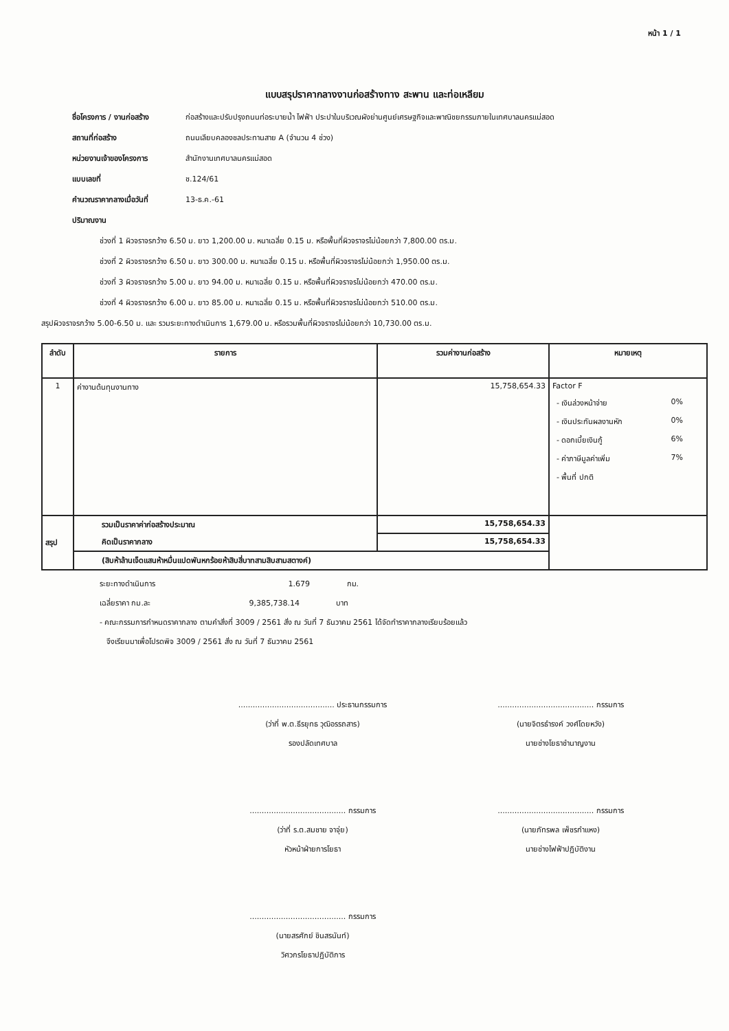หน้า 1 / 1
แบบสรุปราคากลางงานก่อสร้างทาง สะพาน และท่อเหลียม
ชื่อโครงการ / งานก่อสร้าง ก่อสร้างและปรับปรุงถนนท่อระบายน้ำ ไฟฟ้า ประปาในบริเวณผังย่านศูนย์เศรษฐกิจและพาณิชยกรรมภายในเทศบาลนครแม่สอด
สถานที่ก่อสร้าง ถนนเลียบคลองชลประทานสาย A (จำนวน 4 ช่วง)
หน่วยงานเจ้าของโครงการ สำนักงานเทศบาลนครแม่สอด
แบบเลขที่ ช.124/61
คำนวณราคากลางเมื่อวันที่ 13-ธ.ค.-61
ปริมาณงาน
ช่วงที่ 1 ผิวจราจรกว้าง 6.50 ม. ยาว 1,200.00 ม. หนาเฉลี่ย 0.15 ม. หรือพื้นที่ผิวจราจรไม่น้อยกว่า 7,800.00 ตร.ม.
ช่วงที่ 2 ผิวจราจรกว้าง 6.50 ม. ยาว 300.00 ม. หนาเฉลี่ย 0.15 ม. หรือพื้นที่ผิวจราจรไม่น้อยกว่า 1,950.00 ตร.ม.
ช่วงที่ 3 ผิวจราจรกว้าง 5.00 ม. ยาว 94.00 ม. หนาเฉลี่ย 0.15 ม. หรือพื้นที่ผิวจราจรไม่น้อยกว่า 470.00 ตร.ม.
ช่วงที่ 4 ผิวจราจรกว้าง 6.00 ม. ยาว 85.00 ม. หนาเฉลี่ย 0.15 ม. หรือพื้นที่ผิวจราจรไม่น้อยกว่า 510.00 ตร.ม.
สรุปผิวจราจรกว้าง 5.00-6.50 ม. และ รวมระยะทางดำเนินการ 1,679.00 ม. หรือรวมพื้นที่ผิวจราจรไม่น้อยกว่า 10,730.00 ตร.ม.
| ลำดับ | รายการ | รวมค่างานก่อสร้าง | หมายเหตุ |
| --- | --- | --- | --- |
| 1 | ค่างานต้นทุนงานทาง | 15,758,654.33 | Factor F - เงินล่วงหน้าจ่าย 0% - เงินประกันผลงานหัก 0% - ดอกเบี้ยเงินกู้ 6% - ค่าภาษีมูลค่าเพิ่ม 7% - พื้นที่ ปกติ |
| สรุป | รวมเป็นราคาค่าก่อสร้างประมาณ | 15,758,654.33 | |
| | คิดเป็นราคากลาง | 15,758,654.33 | |
| | (สิบห้าล้านเจ็ดแสนห้าหมื่นแปดพันหกร้อยห้าสิบสี่บาทสามสิบสามสตางค์) | | |
ระยะทางดำเนินการ 1.679 กม.
เฉลี่ยราคา กม.ละ 9,385,738.14 บาท
- คณะกรรมการกำหนดราคากลาง ตามคำสั่งที่ 3009 / 2561 สั่ง ณ วันที่ 7 ธันวาคม 2561 ได้จัดทำราคากลางเรียบร้อยแล้ว
จึงเรียนมาเพื่อโปรดพิจ 3009 / 2561 สั่ง ณ วันที่ 7 ธันวาคม 2561
........................................ ประธานกรรมการ
(ว่าที่ พ.ต.ธีรยุทธ วุฒิอรรถสาร)
รองปลัดเทศบาล
........................................ กรรมการ
(นายจิตรธำรงค์ วงศ์โดยหวัง)
นายช่างโยธาชำนาญงาน
........................................ กรรมการ
(ว่าที่ ร.ต.สมชาย จาจุ่ย)
หัวหน้าฝ่ายการโยธา
........................................ กรรมการ
(นายภัทรพล เพ็ชรกำแหง)
นายช่างไฟฟ้าปฏิบัติงาน
........................................ กรรมการ
(นายสรศักย์ ชินสรนันท์)
วิศวกรโยธาปฏิบัติการ